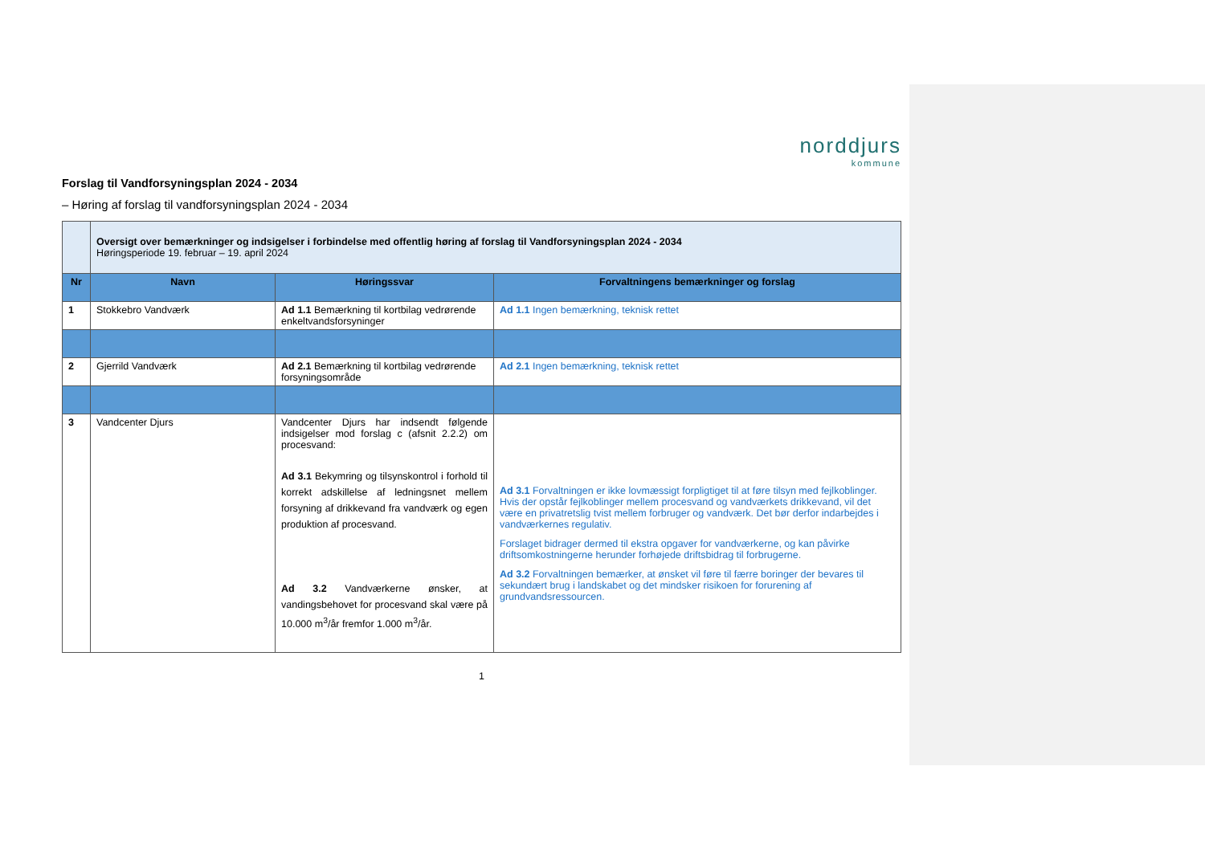norddjurs
kommune
Forslag til Vandforsyningsplan 2024 - 2034
– Høring af forslag til vandforsyningsplan 2024 - 2034
| | Oversigt over bemærkninger og indsigelser i forbindelse med offentlig høring af forslag til Vandforsyningsplan 2024 - 2034 Høringsperiode 19. februar – 19. april 2024 | | |
| Nr | Navn | Høringssvar | Forvaltningens bemærkninger og forslag |
| 1 | Stokkebro Vandværk | Ad 1.1 Bemærkning til kortbilag vedrørende enkeltvandsforsyninger | Ad 1.1 Ingen bemærkning, teknisk rettet |
| 2 | Gjerrild Vandværk | Ad 2.1 Bemærkning til kortbilag vedrørende forsyningsområde | Ad 2.1 Ingen bemærkning, teknisk rettet |
| 3 | Vandcenter Djurs | Vandcenter Djurs har indsendt følgende indsigelser mod forslag c (afsnit 2.2.2) om procesvand: Ad 3.1 Bekymring og tilsynskontrol i forhold til korrekt adskillelse af ledningsnet mellem forsyning af drikkevand fra vandværk og egen produktion af procesvand. Ad 3.2 Vandværkerne ønsker, at vandingsbehovet for procesvand skal være på 10.000 m<sup>3</sup>/år fremfor 1.000 m<sup>3</sup>/år. | Ad 3.1 Forvaltningen er ikke lovmæssigt forpligtiget til at føre tilsyn med fejlkoblinger. Hvis der opstår fejlkoblinger mellem procesvand og vandværkets drikkevand, vil det være en privatretslig tvist mellem forbruger og vandværk. Det bør derfor indarbejdes i vandværkernes regulativ. Forslaget bidrager dermed til ekstra opgaver for vandværkerne, og kan påvirke driftsomkostningerne herunder forhøjede driftsbidrag til forbrugerne. Ad 3.2 Forvaltningen bemærker, at ønsket vil føre til færre boringer der bevares til sekundært brug i landskabet og det mindsker risikoen for forurening af grundvandsressourcen. |
1